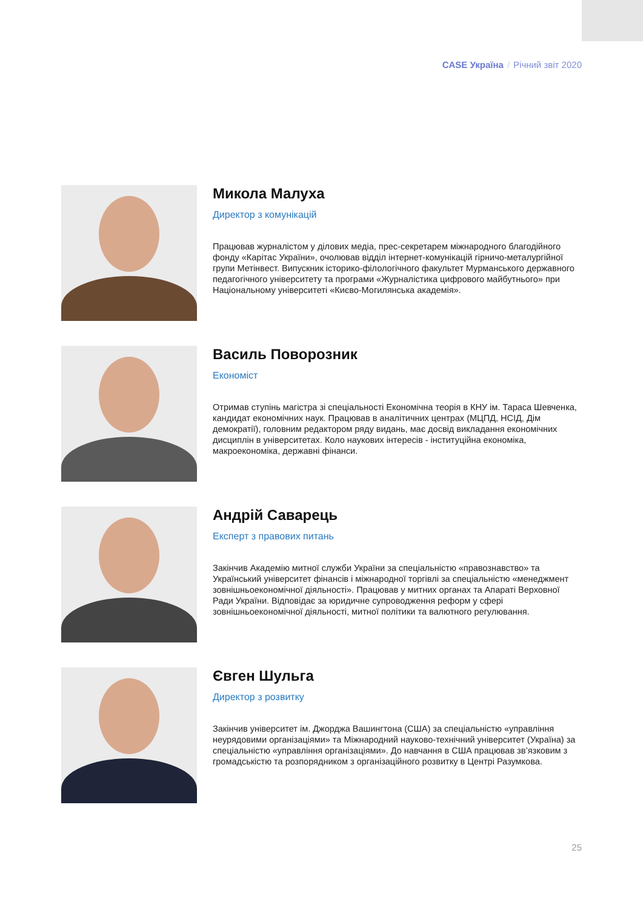CASE Україна / Річний звіт 2020
Микола Малуха
Директор з комунікацій
Працював журналістом у ділових медіа, прес-секретарем міжнародного благодійного фонду «Карітас України», очолював відділ інтернет-комунікацій гірничо-металургійної групи Метінвест. Випускник історико-філологічного факультет Мурманського державного педагогічного університету та програми «Журналістика цифрового майбутнього» при Національному університеті «Києво-Могилянська академія».
Василь Поворозник
Економіст
Отримав ступінь магістра зі спеціальності Економічна теорія в КНУ ім. Тараса Шевченка, кандидат економічних наук. Працював в аналітичних центрах (МЦПД, НСІД, Дім демократії), головним редактором ряду видань, має досвід викладання економічних дисциплін в університетах. Коло наукових інтересів - інституційна економіка, макроекономіка, державні фінанси.
Андрій Саварець
Експерт з правових питань
Закінчив Академію митної служби України за спеціальністю «правознавство» та Український університет фінансів і міжнародної торгівлі за спеціальністю «менеджмент зовнішньоекономічної діяльності». Працював у митних органах та Апараті Верховної Ради України. Відповідає за юридичне супроводження реформ у сфері зовнішньоекономічної діяльності, митної політики та валютного регулювання.
Євген Шульга
Директор з розвитку
Закінчив університет ім. Джорджа Вашингтона (США) за спеціальністю «управління неурядовими організаціями» та Міжнародний науково-технічний університет (Україна) за спеціальністю «управління організаціями». До навчання в США працював зв’язковим з громадськістю та розпорядником з організаційного розвитку в Центрі Разумкова.
25